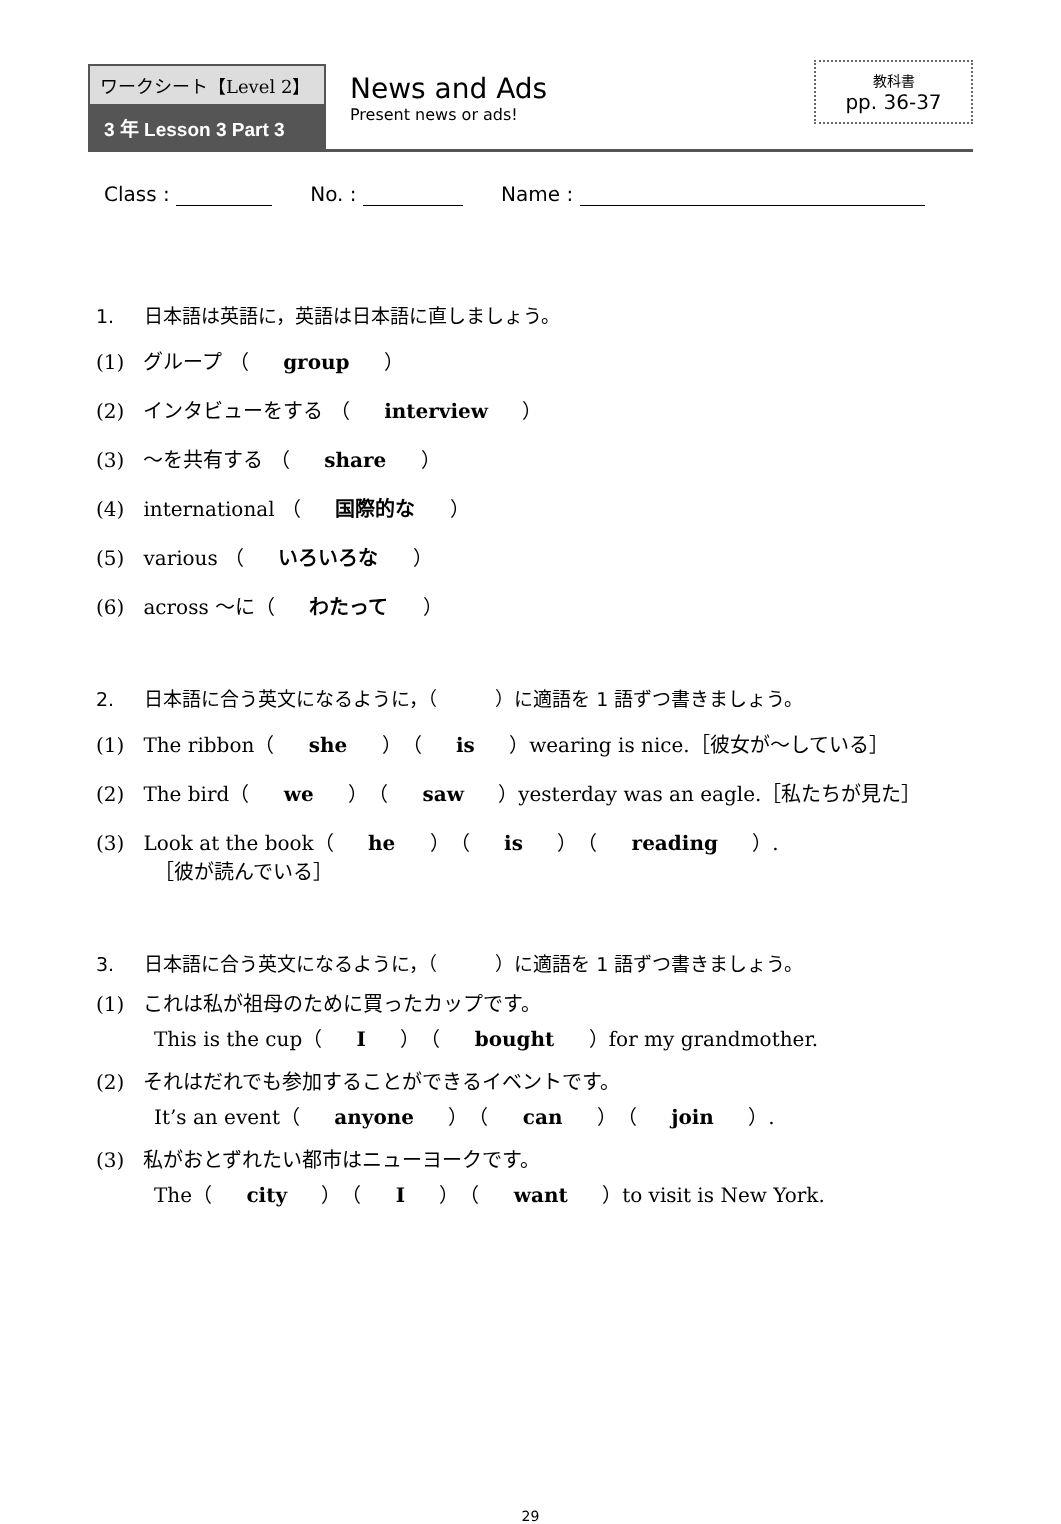ワークシート【Level 2】
3 年 Lesson 3 Part 3
News and Ads
Present news or ads!
教科書
pp. 36-37
Class : No. : Name :
1. 日本語は英語に，英語は日本語に直しましょう。
(1) グループ （ group ）
(2) インタビューをする （ interview ）
(3) ～を共有する （ share ）
(4) international （ 国際的な ）
(5) various （ いろいろな ）
(6) across ～に（ わたって ）
2. 日本語に合う英文になるように，（　　　）に適語を 1 語ずつ書きましょう。
(1) The ribbon（ she ）（ is ）wearing is nice.［彼女が～している］
(2) The bird（ we ）（ saw ）yesterday was an eagle.［私たちが見た］
(3) Look at the book（ he ）（ is ）（ reading ）.
［彼が読んでいる］
3. 日本語に合う英文になるように，（　　　）に適語を 1 語ずつ書きましょう。
(1) これは私が祖母のために買ったカップです。
This is the cup（ I ）（ bought ）for my grandmother.
(2) それはだれでも参加することができるイベントです。
It’s an event（ anyone ）（ can ）（ join ）.
(3) 私がおとずれたい都市はニューヨークです。
The（ city ）（ I ）（ want ）to visit is New York.
29